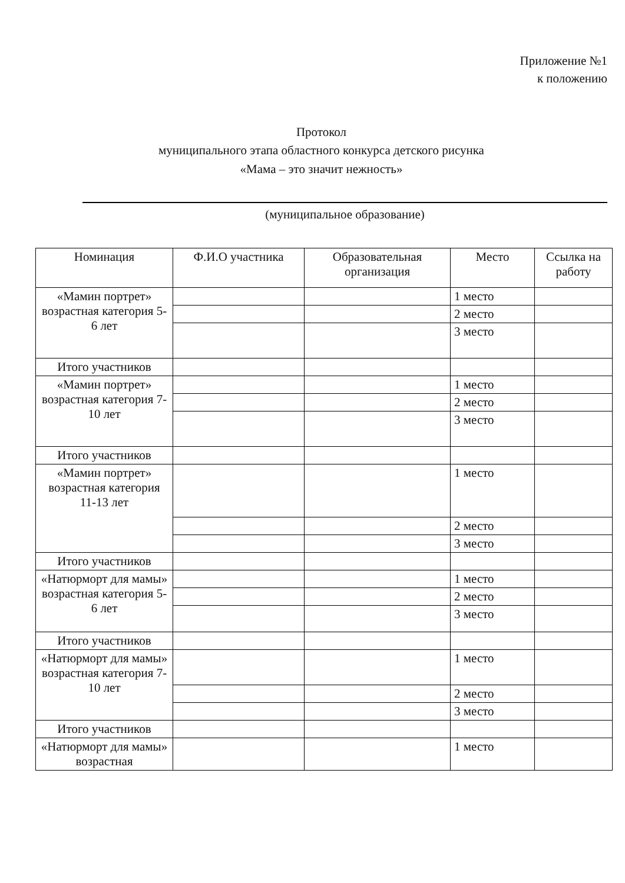Приложение №1
к положению
Протокол
муниципального этапа областного конкурса детского рисунка
«Мама – это значит нежность»
(муниципальное образование)
| Номинация | Ф.И.О участника | Образовательная организация | Место | Ссылка на работу |
| --- | --- | --- | --- | --- |
| «Мамин портрет» возрастная категория 5- 6 лет | | | 1 место | |
| | | | 2 место | |
| | | | 3 место | |
| Итого участников | | | | |
| «Мамин портрет» возрастная категория 7-10 лет | | | 1 место | |
| | | | 2 место | |
| | | | 3 место | |
| Итого участников | | | | |
| «Мамин портрет» возрастная категория 11-13 лет | | | 1 место | |
| | | | 2 место | |
| | | | 3 место | |
| Итого участников | | | | |
| «Натюрморт для мамы» возрастная категория 5-6 лет | | | 1 место | |
| | | | 2 место | |
| | | | 3 место | |
| Итого участников | | | | |
| «Натюрморт для мамы» возрастная категория 7-10 лет | | | 1 место | |
| | | | 2 место | |
| | | | 3 место | |
| Итого участников | | | | |
| «Натюрморт для мамы» возрастная | | | 1 место | |